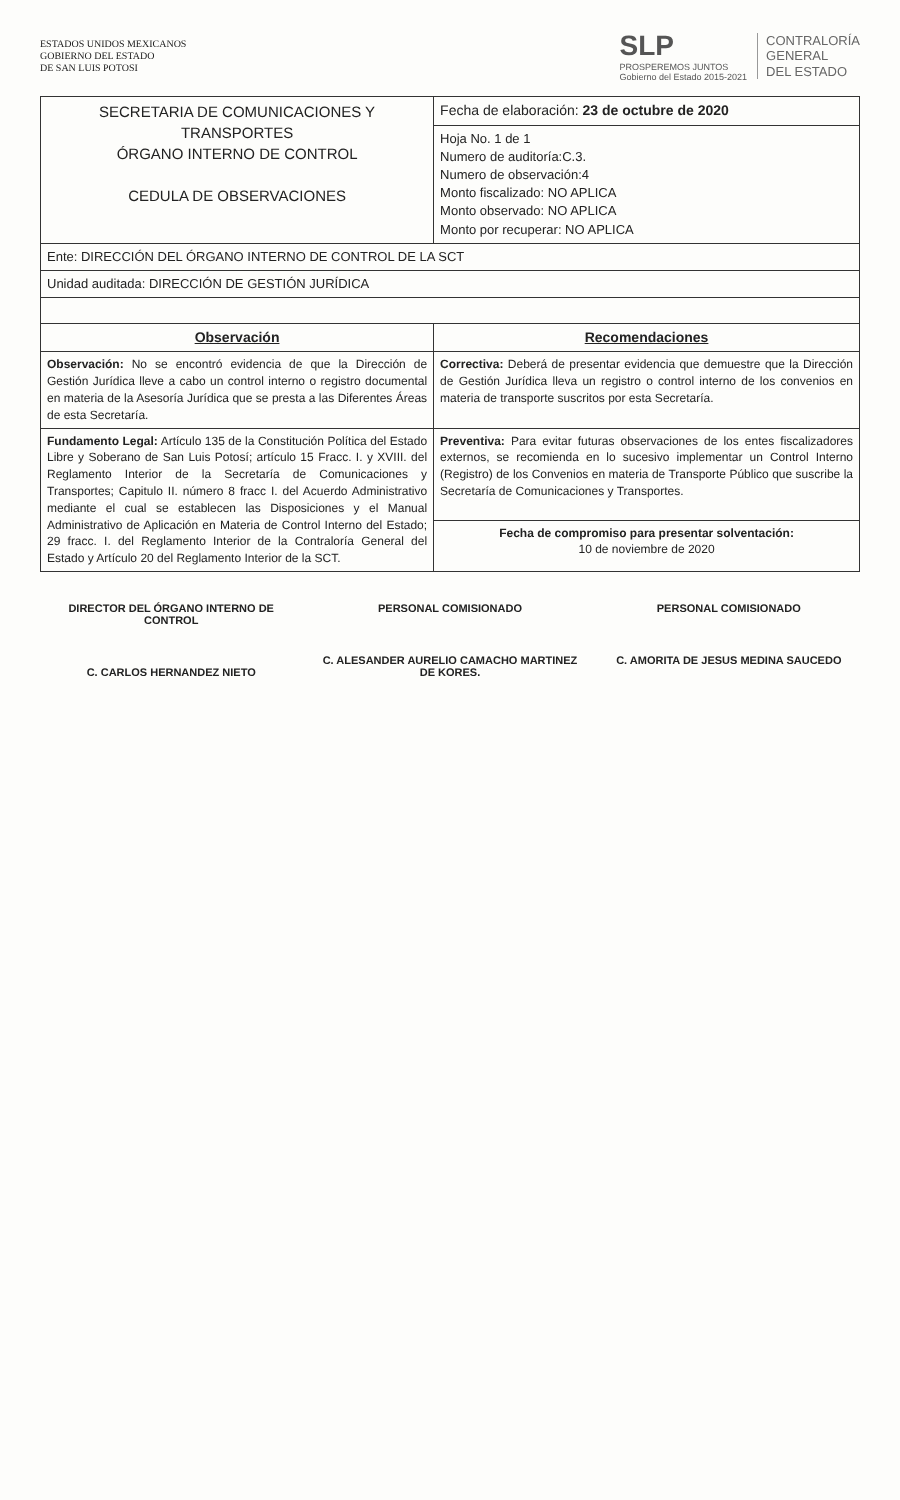ESTADOS UNIDOS MEXICANOS
GOBIERNO DEL ESTADO
DE SAN LUIS POTOSI
SLP
PROSPEREMOS JUNTOS
Gobierno del Estado 2015-2021
CONTRALORÍA
GENERAL
DEL ESTADO
| SECRETARIA DE COMUNICACIONES Y TRANSPORTES ÓRGANO INTERNO DE CONTROL CEDULA DE OBSERVACIONES | Fecha de elaboración: 23 de octubre de 2020 |
| | Hoja No. 1 de 1 Numero de auditoría:C.3. Numero de observación:4 Monto fiscalizado: NO APLICA Monto observado: NO APLICA Monto por recuperar: NO APLICA |
| Ente: DIRECCIÓN DEL ÓRGANO INTERNO DE CONTROL DE LA SCT | |
| Unidad auditada: DIRECCIÓN DE GESTIÓN JURÍDICA | |
| Observación | Recomendaciones |
| Observación: No se encontró evidencia de que la Dirección de Gestión Jurídica lleve a cabo un control interno o registro documental en materia de la Asesoría Jurídica que se presta a las Diferentes Áreas de esta Secretaría. | Correctiva: Deberá de presentar evidencia que demuestre que la Dirección de Gestión Jurídica lleva un registro o control interno de los convenios en materia de transporte suscritos por esta Secretaría. |
| Fundamento Legal: Artículo 135 de la Constitución Política del Estado Libre y Soberano de San Luis Potosí; artículo 15 Fracc. I. y XVIII. del Reglamento Interior de la Secretaría de Comunicaciones y Transportes; Capitulo II. número 8 fracc I. del Acuerdo Administrativo mediante el cual se establecen las Disposiciones y el Manual Administrativo de Aplicación en Materia de Control Interno del Estado; 29 fracc. I. del Reglamento Interior de la Contraloría General del Estado y Artículo 20 del Reglamento Interior de la SCT. | Preventiva: Para evitar futuras observaciones de los entes fiscalizadores externos, se recomienda en lo sucesivo implementar un Control Interno (Registro) de los Convenios en materia de Transporte Público que suscribe la Secretaría de Comunicaciones y Transportes. |
| | Fecha de compromiso para presentar solventación: 10 de noviembre de 2020 |
DIRECTOR DEL ÓRGANO INTERNO DE CONTROL
C. CARLOS HERNANDEZ NIETO
PERSONAL COMISIONADO
C. ALESANDER AURELIO CAMACHO MARTINEZ DE KORES.
PERSONAL COMISIONADO
C. AMORITA DE JESUS MEDINA SAUCEDO